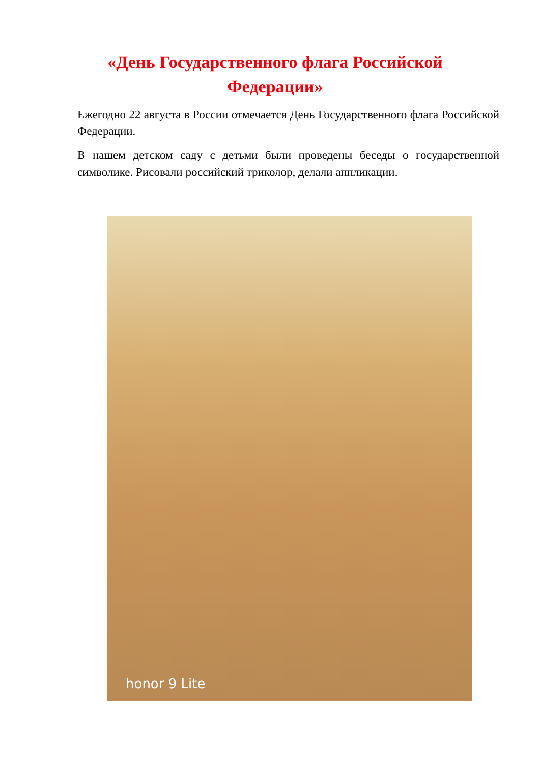«День Государственного флага Российской Федерации»
Ежегодно 22 августа в России отмечается День Государственного флага Российской Федерации.
В нашем детском саду с детьми были проведены беседы о государственной символике. Рисовали российский триколор, делали аппликации.
honor 9 Lite